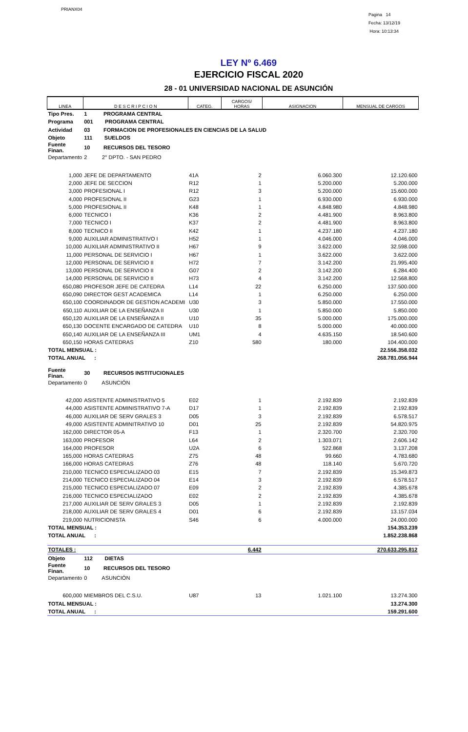PRIANX04
Pagina 14
Fecha: 13/12/19
Hora: 10:13:34
LEY Nº 6.469
EJERCICIO FISCAL 2020
28 - 01 UNIVERSIDAD NACIONAL DE ASUNCIÓN
| LINEA | D E S C R I P C I O N | CATEG. | CARGOS/ HORAS | ASIGNACION | MENSUAL DE CARGOS |
| Tipo Pres. | 1 PROGRAMA CENTRAL | | | | |
| Programa | 001 PROGRAMA CENTRAL | | | | |
| Actividad | 03 FORMACION DE PROFESIONALES EN CIENCIAS DE LA SALUD | | | | |
| Objeto | 111 SUELDOS | | | | |
| Fuente Finan. | 10 RECURSOS DEL TESORO | | | | |
| Departamento | 2 2° DPTO. - SAN PEDRO | | | | |
| 1,000 | JEFE DE DEPARTAMENTO | 41A | 2 | 6.060.300 | 12.120.600 |
| 2,000 | JEFE DE SECCION | R12 | 1 | 5.200.000 | 5.200.000 |
| 3,000 | PROFESIONAL I | R12 | 3 | 5.200.000 | 15.600.000 |
| 4,000 | PROFESIONAL II | G23 | 1 | 6.930.000 | 6.930.000 |
| 5,000 | PROFESIONAL II | K48 | 1 | 4.848.980 | 4.848.980 |
| 6,000 | TECNICO I | K36 | 2 | 4.481.900 | 8.963.800 |
| 7,000 | TECNICO I | K37 | 2 | 4.481.900 | 8.963.800 |
| 8,000 | TECNICO II | K42 | 1 | 4.237.180 | 4.237.180 |
| 9,000 | AUXILIAR ADMINISTRATIVO I | H52 | 1 | 4.046.000 | 4.046.000 |
| 10,000 | AUXILIAR ADMINISTRATIVO II | H67 | 9 | 3.622.000 | 32.598.000 |
| 11,000 | PERSONAL DE SERVICIO I | H67 | 1 | 3.622.000 | 3.622.000 |
| 12,000 | PERSONAL DE SERVICIO II | H72 | 7 | 3.142.200 | 21.995.400 |
| 13,000 | PERSONAL DE SERVICIO II | G07 | 2 | 3.142.200 | 6.284.400 |
| 14,000 | PERSONAL DE SERVICIO II | H73 | 4 | 3.142.200 | 12.568.800 |
| 650,080 | PROFESOR JEFE DE CATEDRA | L14 | 22 | 6.250.000 | 137.500.000 |
| 650,090 | DIRECTOR GEST ACADEMICA | L14 | 1 | 6.250.000 | 6.250.000 |
| 650,100 | COORDINADOR DE GESTION ACADEMI | U30 | 3 | 5.850.000 | 17.550.000 |
| 650,110 | AUXILIAR DE LA ENSEÑANZA II | U30 | 1 | 5.850.000 | 5.850.000 |
| 650,120 | AUXILIAR DE LA ENSEÑANZA II | U10 | 35 | 5.000.000 | 175.000.000 |
| 650,130 | DOCENTE ENCARGADO DE CATEDRA | U10 | 8 | 5.000.000 | 40.000.000 |
| 650,140 | AUXILIAR DE LA ENSEÑANZA III | UM1 | 4 | 4.635.150 | 18.540.600 |
| 650,150 | HORAS CATEDRAS | Z10 | 580 | 180.000 | 104.400.000 |
| TOTAL MENSUAL : | | | | | 22.556.358.032 |
| TOTAL ANUAL : | | | | | 268.781.056.944 |
| Fuente Finan. | 30 RECURSOS INSTITUCIONALES | | | | |
| Departamento | 0 ASUNCIÓN | | | | |
| 42,000 | ASISTENTE ADMINISTRATIVO 5 | E02 | 1 | 2.192.839 | 2.192.839 |
| 44,000 | ASISTENTE ADMINISTRATIVO 7-A | D17 | 1 | 2.192.839 | 2.192.839 |
| 46,000 | AUXILIAR DE SERV GRALES 3 | D05 | 3 | 2.192.839 | 6.578.517 |
| 49,000 | ASISTENTE ADMINITRATIVO 10 | D01 | 25 | 2.192.839 | 54.820.975 |
| 162,000 | DIRECTOR 05-A | F13 | 1 | 2.320.700 | 2.320.700 |
| 163,000 | PROFESOR | L64 | 2 | 1.303.071 | 2.606.142 |
| 164,000 | PROFESOR | U2A | 6 | 522.868 | 3.137.208 |
| 165,000 | HORAS CATEDRAS | Z75 | 48 | 99.660 | 4.783.680 |
| 166,000 | HORAS CATEDRAS | Z76 | 48 | 118.140 | 5.670.720 |
| 210,000 | TECNICO ESPECIALIZADO 03 | E15 | 7 | 2.192.839 | 15.349.873 |
| 214,000 | TECNICO ESPECIALIZADO 04 | E14 | 3 | 2.192.839 | 6.578.517 |
| 215,000 | TECNICO ESPECIALIZADO 07 | E09 | 2 | 2.192.839 | 4.385.678 |
| 216,000 | TECNICO ESPECIALIZADO | E02 | 2 | 2.192.839 | 4.385.678 |
| 217,000 | AUXILIAR DE SERV GRALES 3 | D05 | 1 | 2.192.839 | 2.192.839 |
| 218,000 | AUXILIAR DE SERV GRALES 4 | D01 | 6 | 2.192.839 | 13.157.034 |
| 219,000 | NUTRICIONISTA | S46 | 6 | 4.000.000 | 24.000.000 |
| TOTAL MENSUAL : | | | | | 154.353.239 |
| TOTAL ANUAL : | | | | | 1.852.238.868 |
| TOTALES : | | | 6.442 | | 270.633.295.812 |
| Objeto | 112 DIETAS | | | | |
| Fuente Finan. | 10 RECURSOS DEL TESORO | | | | |
| Departamento | 0 ASUNCIÓN | | | | |
| 600,000 | MIEMBROS DEL C.S.U. | U87 | 13 | 1.021.100 | 13.274.300 |
| TOTAL MENSUAL : | | | | | 13.274.300 |
| TOTAL ANUAL : | | | | | 159.291.600 |